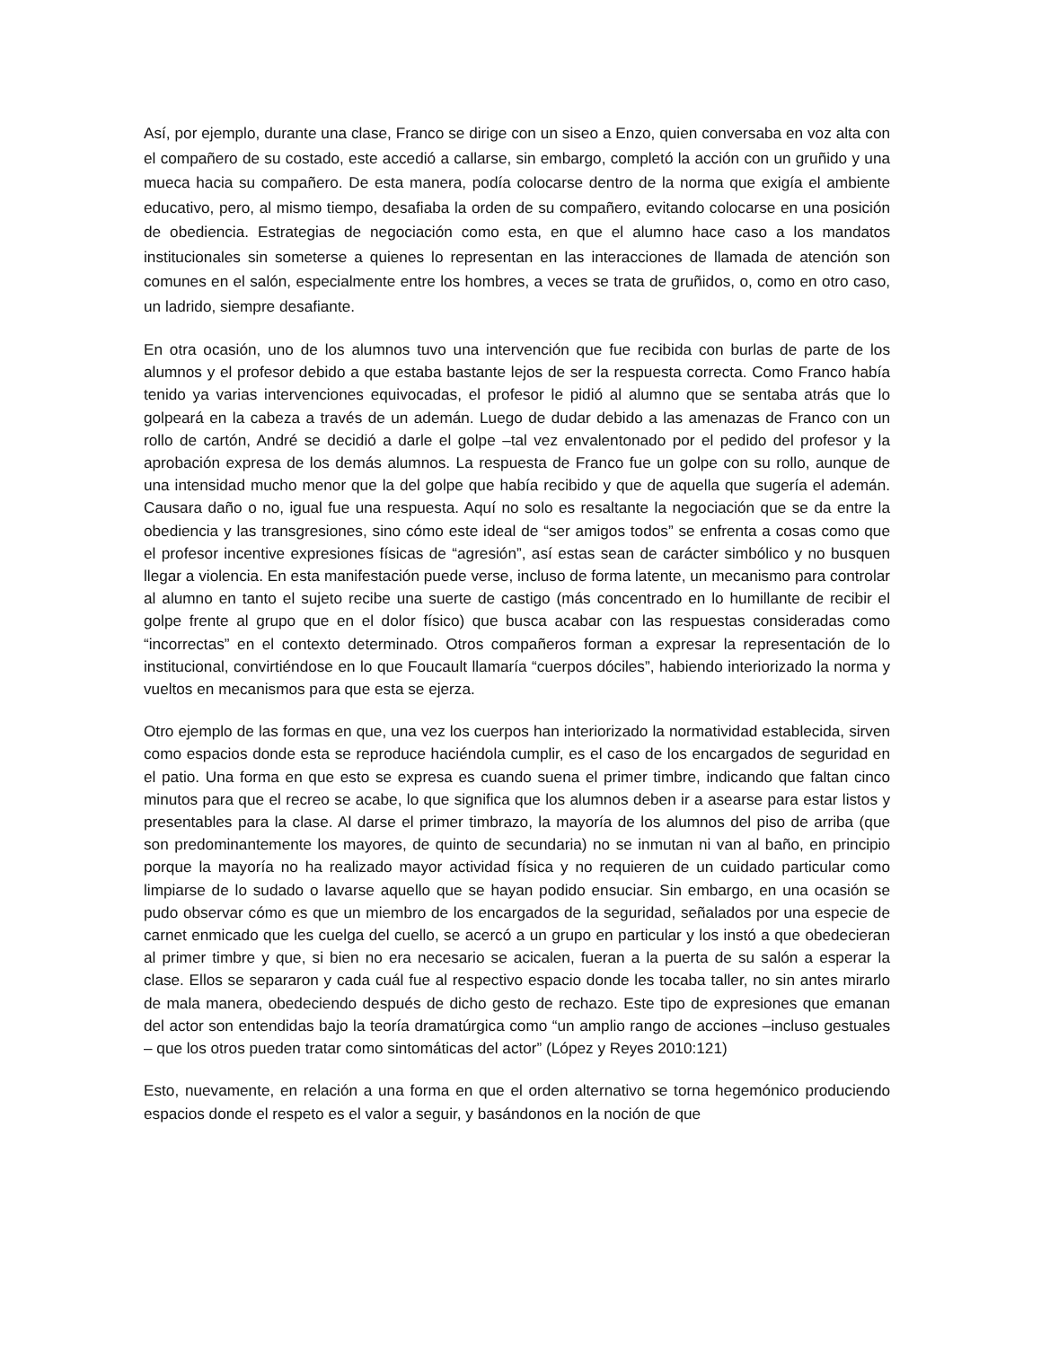Así, por ejemplo, durante una clase, Franco se dirige con un siseo a Enzo, quien conversaba en voz alta con el compañero de su costado, este accedió a callarse, sin embargo, completó la acción con un gruñido y una mueca hacia su compañero. De esta manera, podía colocarse dentro de la norma que exigía el ambiente educativo, pero, al mismo tiempo, desafiaba la orden de su compañero, evitando colocarse en una posición de obediencia. Estrategias de negociación como esta, en que el alumno hace caso a los mandatos institucionales sin someterse a quienes lo representan en las interacciones de llamada de atención son comunes en el salón, especialmente entre los hombres, a veces se trata de gruñidos, o, como en otro caso, un ladrido, siempre desafiante.
En otra ocasión, uno de los alumnos tuvo una intervención que fue recibida con burlas de parte de los alumnos y el profesor debido a que estaba bastante lejos de ser la respuesta correcta. Como Franco había tenido ya varias intervenciones equivocadas, el profesor le pidió al alumno que se sentaba atrás que lo golpeará en la cabeza a través de un ademán. Luego de dudar debido a las amenazas de Franco con un rollo de cartón, André se decidió a darle el golpe –tal vez envalentonado por el pedido del profesor y la aprobación expresa de los demás alumnos. La respuesta de Franco fue un golpe con su rollo, aunque de una intensidad mucho menor que la del golpe que había recibido y que de aquella que sugería el ademán. Causara daño o no, igual fue una respuesta. Aquí no solo es resaltante la negociación que se da entre la obediencia y las transgresiones, sino cómo este ideal de “ser amigos todos” se enfrenta a cosas como que el profesor incentive expresiones físicas de “agresión”, así estas sean de carácter simbólico y no busquen llegar a violencia. En esta manifestación puede verse, incluso de forma latente, un mecanismo para controlar al alumno en tanto el sujeto recibe una suerte de castigo (más concentrado en lo humillante de recibir el golpe frente al grupo que en el dolor físico) que busca acabar con las respuestas consideradas como “incorrectas” en el contexto determinado. Otros compañeros forman a expresar la representación de lo institucional, convirtiéndose en lo que Foucault llamaría “cuerpos dóciles”, habiendo interiorizado la norma y vueltos en mecanismos para que esta se ejerza.
Otro ejemplo de las formas en que, una vez los cuerpos han interiorizado la normatividad establecida, sirven como espacios donde esta se reproduce haciéndola cumplir, es el caso de los encargados de seguridad en el patio. Una forma en que esto se expresa es cuando suena el primer timbre, indicando que faltan cinco minutos para que el recreo se acabe, lo que significa que los alumnos deben ir a asearse para estar listos y presentables para la clase. Al darse el primer timbrazo, la mayoría de los alumnos del piso de arriba (que son predominantemente los mayores, de quinto de secundaria) no se inmutan ni van al baño, en principio porque la mayoría no ha realizado mayor actividad física y no requieren de un cuidado particular como limpiarse de lo sudado o lavarse aquello que se hayan podido ensuciar. Sin embargo, en una ocasión se pudo observar cómo es que un miembro de los encargados de la seguridad, señalados por una especie de carnet enmicado que les cuelga del cuello, se acercó a un grupo en particular y los instó a que obedecieran al primer timbre y que, si bien no era necesario se acicalen, fueran a la puerta de su salón a esperar la clase. Ellos se separaron y cada cuál fue al respectivo espacio donde les tocaba taller, no sin antes mirarlo de mala manera, obedeciendo después de dicho gesto de rechazo. Este tipo de expresiones que emanan del actor son entendidas bajo la teoría dramatúrgica como “un amplio rango de acciones –incluso gestuales – que los otros pueden tratar como sintomáticas del actor” (López y Reyes 2010:121)
Esto, nuevamente, en relación a una forma en que el orden alternativo se torna hegemónico produciendo espacios donde el respeto es el valor a seguir, y basándonos en la noción de que